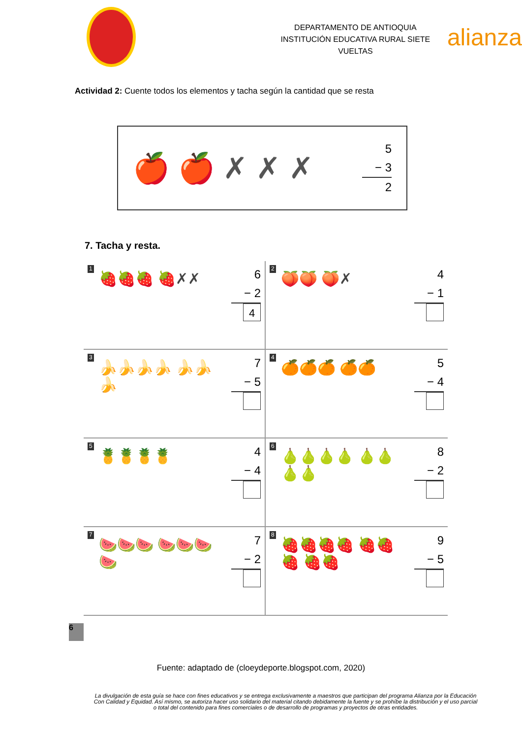DEPARTAMENTO DE ANTIOQUIA
INSTITUCIÓN EDUCATIVA RURAL SIETE VUELTAS
alianza
Actividad 2: Cuente todos los elementos y tacha según la cantidad que se resta
🍎 🍎 ✗ ✗ ✗
5
− 3
2
7. Tacha y resta.
1
🍓🍓🍓 🍓✗✗
6
− 2
4
2
🍑🍑 🍑✗
4
− 1
3
🍌🍌🍌🍌 🍌🍌🍌
7
− 5
4
🍊🍊🍊 🍊🍊
5
− 4
5
🍍🍍🍍🍍
4
− 4
6
🍐🍐🍐🍐 🍐🍐🍐🍐
8
− 2
7
🍉🍉🍉 🍉🍉🍉 🍉
7
− 2
8
🍓🍓🍓🍓 🍓🍓🍓 🍓🍓
9
− 5
6
Fuente: adaptado de (cloeydeporte.blogspot.com, 2020)
La divulgación de esta guía se hace con fines educativos y se entrega exclusivamente a maestros que participan del programa Alianza por la Educación Con Calidad y Equidad. Así mismo, se autoriza hacer uso solidario del material citando debidamente la fuente y se prohíbe la distribución y el uso parcial o total del contenido para fines comerciales o de desarrollo de programas y proyectos de otras entidades.